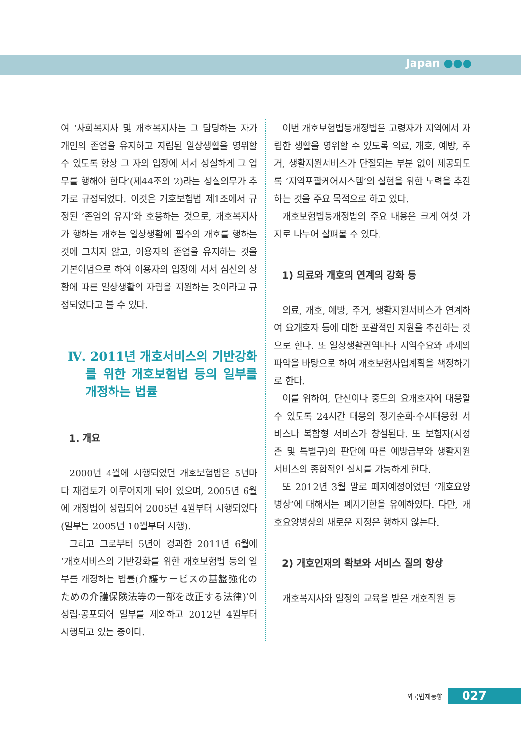Japan ●●●
여 ‘사회복지사 및 개호복지사는 그 담당하는 자가 개인의 존엄을 유지하고 자립된 일상생활을 영위할 수 있도록 항상 그 자의 입장에 서서 성실하게 그 업무를 행해야 한다’(제44조의 2)라는 성실의무가 추가로 규정되었다. 이것은 개호보험법 제1조에서 규정된 ‘존엄의 유지’와 호응하는 것으로, 개호복지사가 행하는 개호는 일상생활에 필수의 개호를 행하는 것에 그치지 않고, 이용자의 존엄을 유지하는 것을 기본이념으로 하여 이용자의 입장에 서서 심신의 상황에 따른 일상생활의 자립을 지원하는 것이라고 규정되었다고 볼 수 있다.
Ⅳ. 2011년 개호서비스의 기반강화를 위한 개호보험법 등의 일부를 개정하는 법률
1. 개요
2000년 4월에 시행되었던 개호보험법은 5년마다 재검토가 이루어지게 되어 있으며, 2005년 6월에 개정법이 성립되어 2006년 4월부터 시행되었다(일부는 2005년 10월부터 시행).
그리고 그로부터 5년이 경과한 2011년 6월에 ‘개호서비스의 기반강화를 위한 개호보험법 등의 일부를 개정하는 법률(介護サービスの基盤強化のための介護保険法等の一部を改正する法律)’이 성립·공포되어 일부를 제외하고 2012년 4월부터 시행되고 있는 중이다.
이번 개호보험법등개정법은 고령자가 지역에서 자립한 생활을 영위할 수 있도록 의료, 개호, 예방, 주거, 생활지원서비스가 단절되는 부분 없이 제공되도록 ‘지역포괄케어시스템’의 실현을 위한 노력을 추진하는 것을 주요 목적으로 하고 있다.
개호보험법등개정법의 주요 내용은 크게 여섯 가지로 나누어 살펴볼 수 있다.
1) 의료와 개호의 연계의 강화 등
의료, 개호, 예방, 주거, 생활지원서비스가 연계하여 요개호자 등에 대한 포괄적인 지원을 추진하는 것으로 한다. 또 일상생활권역마다 지역수요와 과제의 파악을 바탕으로 하여 개호보험사업계획을 책정하기로 한다.
이를 위하여, 단신이나 중도의 요개호자에 대응할 수 있도록 24시간 대응의 정기순회·수시대응형 서비스나 복합형 서비스가 창설된다. 또 보험자(시정촌 및 특별구)의 판단에 따른 예방급부와 생활지원 서비스의 종합적인 실시를 가능하게 한다.
또 2012년 3월 말로 폐지예정이었던 ‘개호요양병상’에 대해서는 폐지기한을 유예하였다. 다만, 개호요양병상의 새로운 지정은 행하지 않는다.
2) 개호인재의 확보와 서비스 질의 향상
개호복지사와 일정의 교육을 받은 개호직원 등
외국법제동향 027